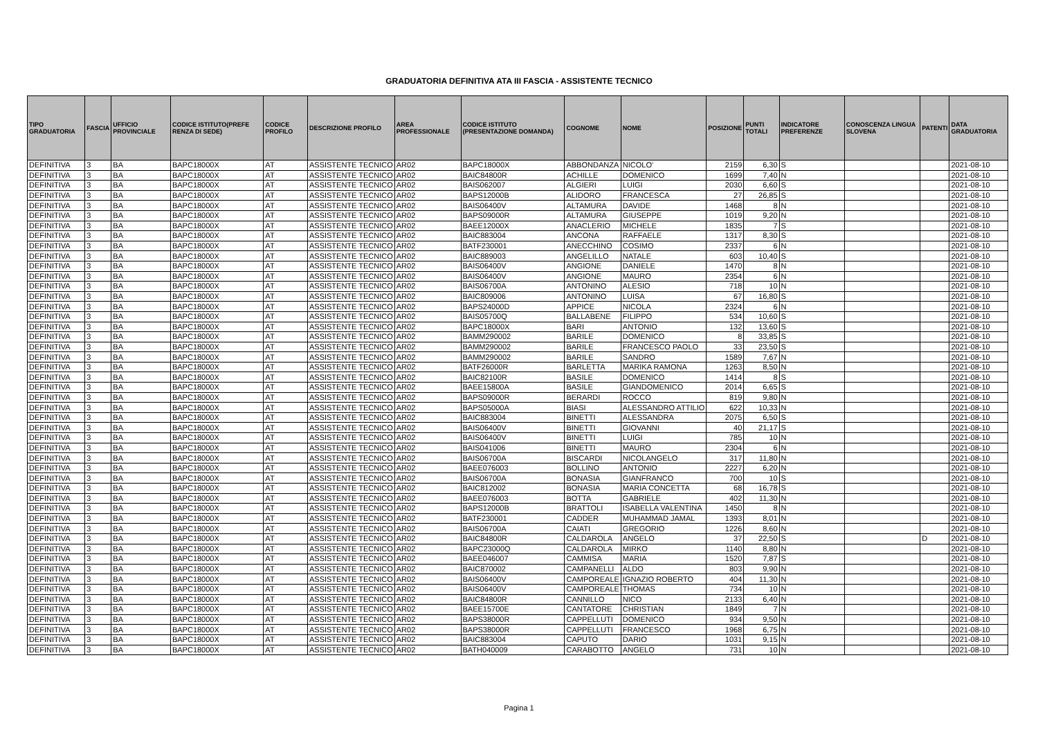GRADUATORIA DEFINITIVA ATA III FASCIA - ASSISTENTE TECNICO
| TIPO GRADUATORIA | FASCIA | UFFICIO PROVINCIALE | CODICE ISTITUTO(PREFE RENZA DI SEDE) | CODICE PROFILO | DESCRIZIONE PROFILO | AREA PROFESSIONALE | CODICE ISTITUTO (PRESENTAZIONE DOMANDA) | COGNOME | NOME | POSIZIONE | PUNTI TOTALI | INDICATORE PREFERENZE | CONOSCENZA LINGUA SLOVENA | PATENTI | DATA GRADUATORIA |
| --- | --- | --- | --- | --- | --- | --- | --- | --- | --- | --- | --- | --- | --- | --- | --- |
| DEFINITIVA | 3 | BA | BAPC18000X | AT | ASSISTENTE TECNICO | AR02 | BAPC18000X | ABBONDANZA | NICOLO' | 2159 | 6,30 | S | | | 2021-08-10 |
| DEFINITIVA | 3 | BA | BAPC18000X | AT | ASSISTENTE TECNICO | AR02 | BAIC84800R | ACHILLE | DOMENICO | 1699 | 7,40 | N | | | 2021-08-10 |
| DEFINITIVA | 3 | BA | BAPC18000X | AT | ASSISTENTE TECNICO | AR02 | BAIS062007 | ALGIERI | LUIGI | 2030 | 6,60 | S | | | 2021-08-10 |
| DEFINITIVA | 3 | BA | BAPC18000X | AT | ASSISTENTE TECNICO | AR02 | BAPS12000B | ALIDORO | FRANCESCA | 27 | 26,85 | S | | | 2021-08-10 |
| DEFINITIVA | 3 | BA | BAPC18000X | AT | ASSISTENTE TECNICO | AR02 | BAIS06400V | ALTAMURA | DAVIDE | 1468 | 8 | N | | | 2021-08-10 |
| DEFINITIVA | 3 | BA | BAPC18000X | AT | ASSISTENTE TECNICO | AR02 | BAPS09000R | ALTAMURA | GIUSEPPE | 1019 | 9,20 | N | | | 2021-08-10 |
| DEFINITIVA | 3 | BA | BAPC18000X | AT | ASSISTENTE TECNICO | AR02 | BAEE12000X | ANACLERIO | MICHELE | 1835 | 7 | S | | | 2021-08-10 |
| DEFINITIVA | 3 | BA | BAPC18000X | AT | ASSISTENTE TECNICO | AR02 | BAIC883004 | ANCONA | RAFFAELE | 1317 | 8,30 | S | | | 2021-08-10 |
| DEFINITIVA | 3 | BA | BAPC18000X | AT | ASSISTENTE TECNICO | AR02 | BATF230001 | ANECCHINO | COSIMO | 2337 | 6 | N | | | 2021-08-10 |
| DEFINITIVA | 3 | BA | BAPC18000X | AT | ASSISTENTE TECNICO | AR02 | BAIC889003 | ANGELILLO | NATALE | 603 | 10,40 | S | | | 2021-08-10 |
| DEFINITIVA | 3 | BA | BAPC18000X | AT | ASSISTENTE TECNICO | AR02 | BAIS06400V | ANGIONE | DANIELE | 1470 | 8 | N | | | 2021-08-10 |
| DEFINITIVA | 3 | BA | BAPC18000X | AT | ASSISTENTE TECNICO | AR02 | BAIS06400V | ANGIONE | MAURO | 2354 | 6 | N | | | 2021-08-10 |
| DEFINITIVA | 3 | BA | BAPC18000X | AT | ASSISTENTE TECNICO | AR02 | BAIS06700A | ANTONINO | ALESIO | 718 | 10 | N | | | 2021-08-10 |
| DEFINITIVA | 3 | BA | BAPC18000X | AT | ASSISTENTE TECNICO | AR02 | BAIC809006 | ANTONINO | LUISA | 67 | 16,80 | S | | | 2021-08-10 |
| DEFINITIVA | 3 | BA | BAPC18000X | AT | ASSISTENTE TECNICO | AR02 | BAPS24000D | APPICE | NICOLA | 2324 | 6 | N | | | 2021-08-10 |
| DEFINITIVA | 3 | BA | BAPC18000X | AT | ASSISTENTE TECNICO | AR02 | BAIS05700Q | BALLABENE | FILIPPO | 534 | 10,60 | S | | | 2021-08-10 |
| DEFINITIVA | 3 | BA | BAPC18000X | AT | ASSISTENTE TECNICO | AR02 | BAPC18000X | BARI | ANTONIO | 132 | 13,60 | S | | | 2021-08-10 |
| DEFINITIVA | 3 | BA | BAPC18000X | AT | ASSISTENTE TECNICO | AR02 | BAMM290002 | BARILE | DOMENICO | 8 | 33,85 | S | | | 2021-08-10 |
| DEFINITIVA | 3 | BA | BAPC18000X | AT | ASSISTENTE TECNICO | AR02 | BAMM290002 | BARILE | FRANCESCO PAOLO | 33 | 23,50 | S | | | 2021-08-10 |
| DEFINITIVA | 3 | BA | BAPC18000X | AT | ASSISTENTE TECNICO | AR02 | BAMM290002 | BARILE | SANDRO | 1589 | 7,67 | N | | | 2021-08-10 |
| DEFINITIVA | 3 | BA | BAPC18000X | AT | ASSISTENTE TECNICO | AR02 | BATF26000R | BARLETTA | MARIKA RAMONA | 1263 | 8,50 | N | | | 2021-08-10 |
| DEFINITIVA | 3 | BA | BAPC18000X | AT | ASSISTENTE TECNICO | AR02 | BAIC82100R | BASILE | DOMENICO | 1414 | 8 | S | | | 2021-08-10 |
| DEFINITIVA | 3 | BA | BAPC18000X | AT | ASSISTENTE TECNICO | AR02 | BAEE15800A | BASILE | GIANDOMENICO | 2014 | 6,65 | S | | | 2021-08-10 |
| DEFINITIVA | 3 | BA | BAPC18000X | AT | ASSISTENTE TECNICO | AR02 | BAPS09000R | BERARDI | ROCCO | 819 | 9,80 | N | | | 2021-08-10 |
| DEFINITIVA | 3 | BA | BAPC18000X | AT | ASSISTENTE TECNICO | AR02 | BAPS05000A | BIASI | ALESSANDRO ATTILIO | 622 | 10,33 | N | | | 2021-08-10 |
| DEFINITIVA | 3 | BA | BAPC18000X | AT | ASSISTENTE TECNICO | AR02 | BAIC883004 | BINETTI | ALESSANDRA | 2075 | 6,50 | S | | | 2021-08-10 |
| DEFINITIVA | 3 | BA | BAPC18000X | AT | ASSISTENTE TECNICO | AR02 | BAIS06400V | BINETTI | GIOVANNI | 40 | 21,17 | S | | | 2021-08-10 |
| DEFINITIVA | 3 | BA | BAPC18000X | AT | ASSISTENTE TECNICO | AR02 | BAIS06400V | BINETTI | LUIGI | 785 | 10 | N | | | 2021-08-10 |
| DEFINITIVA | 3 | BA | BAPC18000X | AT | ASSISTENTE TECNICO | AR02 | BAIS041006 | BINETTI | MAURO | 2304 | 6 | N | | | 2021-08-10 |
| DEFINITIVA | 3 | BA | BAPC18000X | AT | ASSISTENTE TECNICO | AR02 | BAIS06700A | BISCARDI | NICOLANGELO | 317 | 11,80 | N | | | 2021-08-10 |
| DEFINITIVA | 3 | BA | BAPC18000X | AT | ASSISTENTE TECNICO | AR02 | BAEE076003 | BOLLINO | ANTONIO | 2227 | 6,20 | N | | | 2021-08-10 |
| DEFINITIVA | 3 | BA | BAPC18000X | AT | ASSISTENTE TECNICO | AR02 | BAIS06700A | BONASIA | GIANFRANCO | 700 | 10 | S | | | 2021-08-10 |
| DEFINITIVA | 3 | BA | BAPC18000X | AT | ASSISTENTE TECNICO | AR02 | BAIC812002 | BONASIA | MARIA CONCETTA | 68 | 16,78 | S | | | 2021-08-10 |
| DEFINITIVA | 3 | BA | BAPC18000X | AT | ASSISTENTE TECNICO | AR02 | BAEE076003 | BOTTA | GABRIELE | 402 | 11,30 | N | | | 2021-08-10 |
| DEFINITIVA | 3 | BA | BAPC18000X | AT | ASSISTENTE TECNICO | AR02 | BAPS12000B | BRATTOLI | ISABELLA VALENTINA | 1450 | 8 | N | | | 2021-08-10 |
| DEFINITIVA | 3 | BA | BAPC18000X | AT | ASSISTENTE TECNICO | AR02 | BATF230001 | CADDER | MUHAMMAD JAMAL | 1393 | 8,01 | N | | | 2021-08-10 |
| DEFINITIVA | 3 | BA | BAPC18000X | AT | ASSISTENTE TECNICO | AR02 | BAIS06700A | CAIATI | GREGORIO | 1226 | 8,60 | N | | | 2021-08-10 |
| DEFINITIVA | 3 | BA | BAPC18000X | AT | ASSISTENTE TECNICO | AR02 | BAIC84800R | CALDAROLA | ANGELO | 37 | 22,50 | S | | D | 2021-08-10 |
| DEFINITIVA | 3 | BA | BAPC18000X | AT | ASSISTENTE TECNICO | AR02 | BAPC23000Q | CALDAROLA | MIRKO | 1140 | 8,80 | N | | | 2021-08-10 |
| DEFINITIVA | 3 | BA | BAPC18000X | AT | ASSISTENTE TECNICO | AR02 | BAEE046007 | CAMMISA | MARIA | 1520 | 7,87 | S | | | 2021-08-10 |
| DEFINITIVA | 3 | BA | BAPC18000X | AT | ASSISTENTE TECNICO | AR02 | BAIC870002 | CAMPANELLI | ALDO | 803 | 9,90 | N | | | 2021-08-10 |
| DEFINITIVA | 3 | BA | BAPC18000X | AT | ASSISTENTE TECNICO | AR02 | BAIS06400V | CAMPOREALE | IGNAZIO ROBERTO | 404 | 11,30 | N | | | 2021-08-10 |
| DEFINITIVA | 3 | BA | BAPC18000X | AT | ASSISTENTE TECNICO | AR02 | BAIS06400V | CAMPOREALE | THOMAS | 734 | 10 | N | | | 2021-08-10 |
| DEFINITIVA | 3 | BA | BAPC18000X | AT | ASSISTENTE TECNICO | AR02 | BAIC84800R | CANNILLO | NICO | 2133 | 6,40 | N | | | 2021-08-10 |
| DEFINITIVA | 3 | BA | BAPC18000X | AT | ASSISTENTE TECNICO | AR02 | BAEE15700E | CANTATORE | CHRISTIAN | 1849 | 7 | N | | | 2021-08-10 |
| DEFINITIVA | 3 | BA | BAPC18000X | AT | ASSISTENTE TECNICO | AR02 | BAPS38000R | CAPPELLUTI | DOMENICO | 934 | 9,50 | N | | | 2021-08-10 |
| DEFINITIVA | 3 | BA | BAPC18000X | AT | ASSISTENTE TECNICO | AR02 | BAPS38000R | CAPPELLUTI | FRANCESCO | 1968 | 6,75 | N | | | 2021-08-10 |
| DEFINITIVA | 3 | BA | BAPC18000X | AT | ASSISTENTE TECNICO | AR02 | BAIC883004 | CAPUTO | DARIO | 1031 | 9,15 | N | | | 2021-08-10 |
| DEFINITIVA | 3 | BA | BAPC18000X | AT | ASSISTENTE TECNICO | AR02 | BATH040009 | CARABOTTO | ANGELO | 731 | 10 | N | | | 2021-08-10 |
Pagina 1